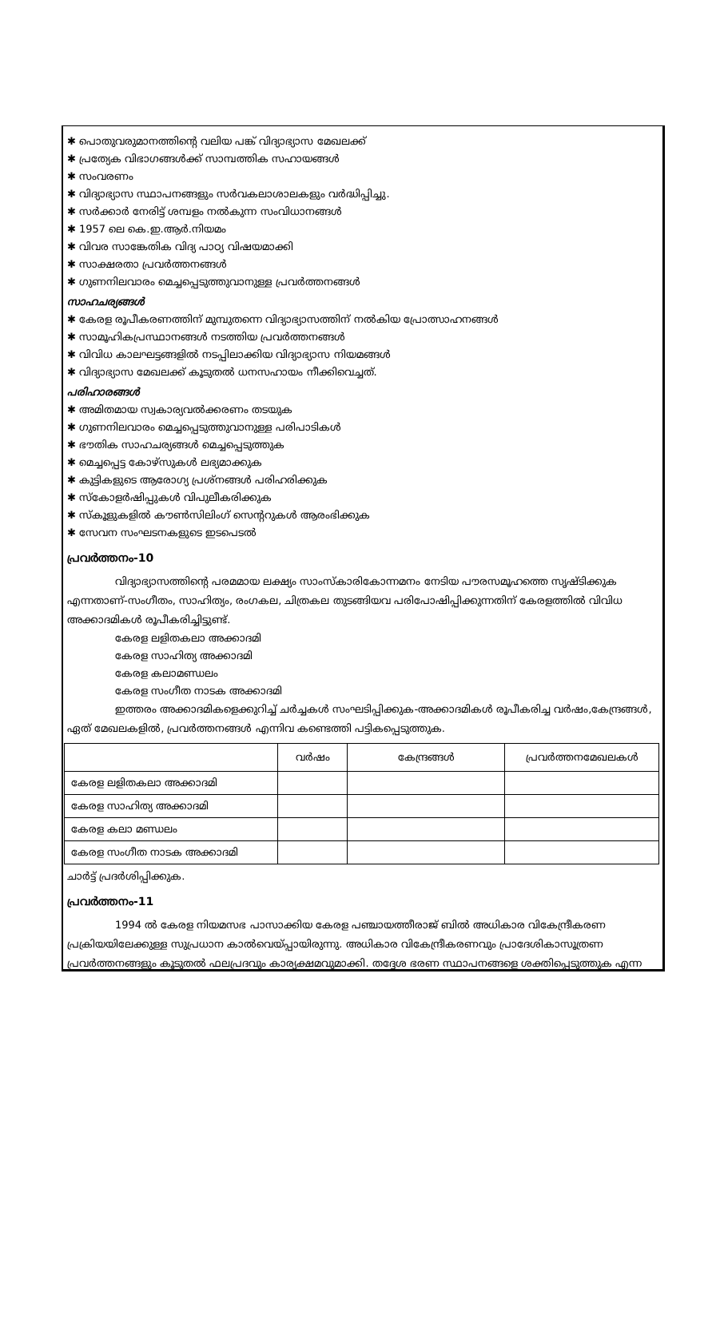✱ പൊതുവരുമാനത്തിന്റെ വലിയ പങ്ക് വിദ്യാഭ്യാസ മേഖലക്ക്
✱ പ്രത്യേക വിഭാഗങ്ങൾക്ക് സാമ്പത്തിക സഹായങ്ങൾ
✱ സംവരണം
✱ വിദ്യാഭ്യാസ സ്ഥാപനങ്ങളും സർവകലാശാലകളും വർദ്ധിപ്പിച്ചു.
✱ സർക്കാർ നേരിട്ട് ശമ്പളം നൽകുന്ന സംവിധാനങ്ങൾ
✱ 1957 ലെ കെ.ഇ.ആർ.നിയമം
✱ വിവര സാങ്കേതിക വിദ്യ പാഠ്യ വിഷയമാക്കി
✱ സാക്ഷരതാ പ്രവർത്തനങ്ങൾ
✱ ഗുണനിലവാരം മെച്ചപ്പെടുത്തുവാനുള്ള പ്രവർത്തനങ്ങൾ
സാഹചര്യങ്ങൾ
✱ കേരള രൂപീകരണത്തിന് മുമ്പുതന്നെ വിദ്യാഭ്യാസത്തിന് നൽകിയ പ്രോത്സാഹനങ്ങൾ
✱ സാമൂഹികപ്രസ്ഥാനങ്ങൾ നടത്തിയ പ്രവർത്തനങ്ങൾ
✱ വിവിധ കാലഘട്ടങ്ങളിൽ നടപ്പിലാക്കിയ വിദ്യാഭ്യാസ നിയമങ്ങൾ
✱ വിദ്യാഭ്യാസ മേഖലക്ക് കൂടുതൽ ധനസഹായം നീക്കിവെച്ചത്.
പരിഹാരങ്ങൾ
✱ അമിതമായ സ്വകാര്യവൽക്കരണം തടയുക
✱ ഗുണനിലവാരം മെച്ചപ്പെടുത്തുവാനുള്ള പരിപാടികൾ
✱ ഭൗതിക സാഹചര്യങ്ങൾ മെച്ചപ്പെടുത്തുക
✱ മെച്ചപ്പെട്ട കോഴ്സുകൾ ലഭ്യമാക്കുക
✱ കുട്ടികളുടെ ആരോഗ്യ പ്രശ്നങ്ങൾ പരിഹരിക്കുക
✱ സ്കോളർഷിപ്പുകൾ വിപുലീകരിക്കുക
✱ സ്കൂളുകളിൽ കൗൺസിലിംഗ് സെന്ററുകൾ ആരംഭിക്കുക
✱ സേവന സംഘടനകളുടെ ഇടപെടൽ
പ്രവർത്തനം-10
വിദ്യാഭ്യാസത്തിന്റെ പരമമായ ലക്ഷ്യം സാംസ്കാരികോന്നമനം നേടിയ പൗരസമൂഹത്തെ സൃഷ്ടിക്കുക എന്നതാണ്-സംഗീതം, സാഹിത്യം, രംഗകല, ചിത്രകല തുടങ്ങിയവ പരിപോഷിപ്പിക്കുന്നതിന് കേരളത്തിൽ വിവിധ അക്കാദമികൾ രൂപീകരിച്ചിട്ടുണ്ട്.
കേരള ലളിതകലാ അക്കാദമി
കേരള സാഹിത്യ അക്കാദമി
കേരള കലാമണ്ഡലം
കേരള സംഗീത നാടക അക്കാദമി
ഇത്തരം അക്കാദമികളെക്കുറിച്ച് ചർച്ചകൾ സംഘടിപ്പിക്കുക-അക്കാദമികൾ രൂപീകരിച്ച വർഷം,കേന്ദ്രങ്ങൾ, ഏത് മേഖലകളിൽ, പ്രവർത്തനങ്ങൾ എന്നിവ കണ്ടെത്തി പട്ടികപ്പെടുത്തുക.
| | വർഷം | കേന്ദ്രങ്ങൾ | പ്രവർത്തനമേഖലകൾ |
| --- | --- | --- | --- |
| കേരള ലളിതകലാ അക്കാദമി | | | |
| കേരള സാഹിത്യ അക്കാദമി | | | |
| കേരള കലാ മണ്ഡലം | | | |
| കേരള സംഗീത നാടക അക്കാദമി | | | |
ചാർട്ട് പ്രദർശിപ്പിക്കുക.
പ്രവർത്തനം-11
1994 ൽ കേരള നിയമസഭ പാസാക്കിയ കേരള പഞ്ചായത്തീരാജ് ബിൽ അധികാര വികേന്ദ്രീകരണ പ്രക്രിയയിലേക്കുള്ള സുപ്രധാന കാൽവെയ്പ്പായിരുന്നു. അധികാര വികേന്ദ്രീകരണവും പ്രാദേശികാസൂത്രണ പ്രവർത്തനങ്ങളും കൂടുതൽ ഫലപ്രദവും കാര്യക്ഷമവുമാക്കി. തദ്ദേശ ഭരണ സ്ഥാപനങ്ങളെ ശക്തിപ്പെടുത്തുക എന്ന